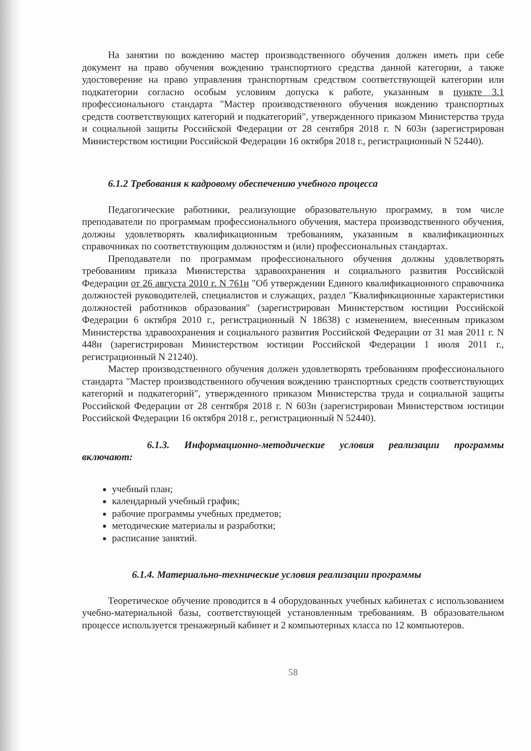На занятии по вождению мастер производственного обучения должен иметь при себе документ на право обучения вождению транспортного средства данной категории, а также удостоверение на право управления транспортным средством соответствующей категории или подкатегории согласно особым условиям допуска к работе, указанным в пункте 3.1 профессионального стандарта "Мастер производственного обучения вождению транспортных средств соответствующих категорий и подкатегорий", утвержденного приказом Министерства труда и социальной защиты Российской Федерации от 28 сентября 2018 г. N 603н (зарегистрирован Министерством юстиции Российской Федерации 16 октября 2018 г., регистрационный N 52440).
6.1.2 Требования к кадровому обеспечению учебного процесса
Педагогические работники, реализующие образовательную программу, в том числе преподаватели по программам профессионального обучения, мастера производственного обучения, должны удовлетворять квалификационным требованиям, указанным в квалификационных справочниках по соответствующим должностям и (или) профессиональных стандартах.
Преподаватели по программам профессионального обучения должны удовлетворять требованиям приказа Министерства здравоохранения и социального развития Российской Федерации от 26 августа 2010 г. N 761н "Об утверждении Единого квалификационного справочника должностей руководителей, специалистов и служащих, раздел "Квалификационные характеристики должностей работников образования" (зарегистрирован Министерством юстиции Российской Федерации 6 октября 2010 г., регистрационный N 18638) с изменением, внесенным приказом Министерства здравоохранения и социального развития Российской Федерации от 31 мая 2011 г. N 448н (зарегистрирован Министерством юстиции Российской Федерации 1 июля 2011 г., регистрационный N 21240).
Мастер производственного обучения должен удовлетворять требованиям профессионального стандарта "Мастер производственного обучения вождению транспортных средств соответствующих категорий и подкатегорий", утвержденного приказом Министерства труда и социальной защиты Российской Федерации от 28 сентября 2018 г. N 603н (зарегистрирован Министерством юстиции Российской Федерации 16 октября 2018 г., регистрационный N 52440).
6.1.3. Информационно-методические условия реализации программы включают:
учебный план;
календарный учебный график;
рабочие программы учебных предметов;
методические материалы и разработки;
расписание занятий.
6.1.4. Материально-технические условия реализации программы
Теоретическое обучение проводится в 4 оборудованных учебных кабинетах с использованием учебно-материальной базы, соответствующей установленным требованиям. В образовательном процессе используется тренажерный кабинет и 2 компьютерных класса по 12 компьютеров.
58